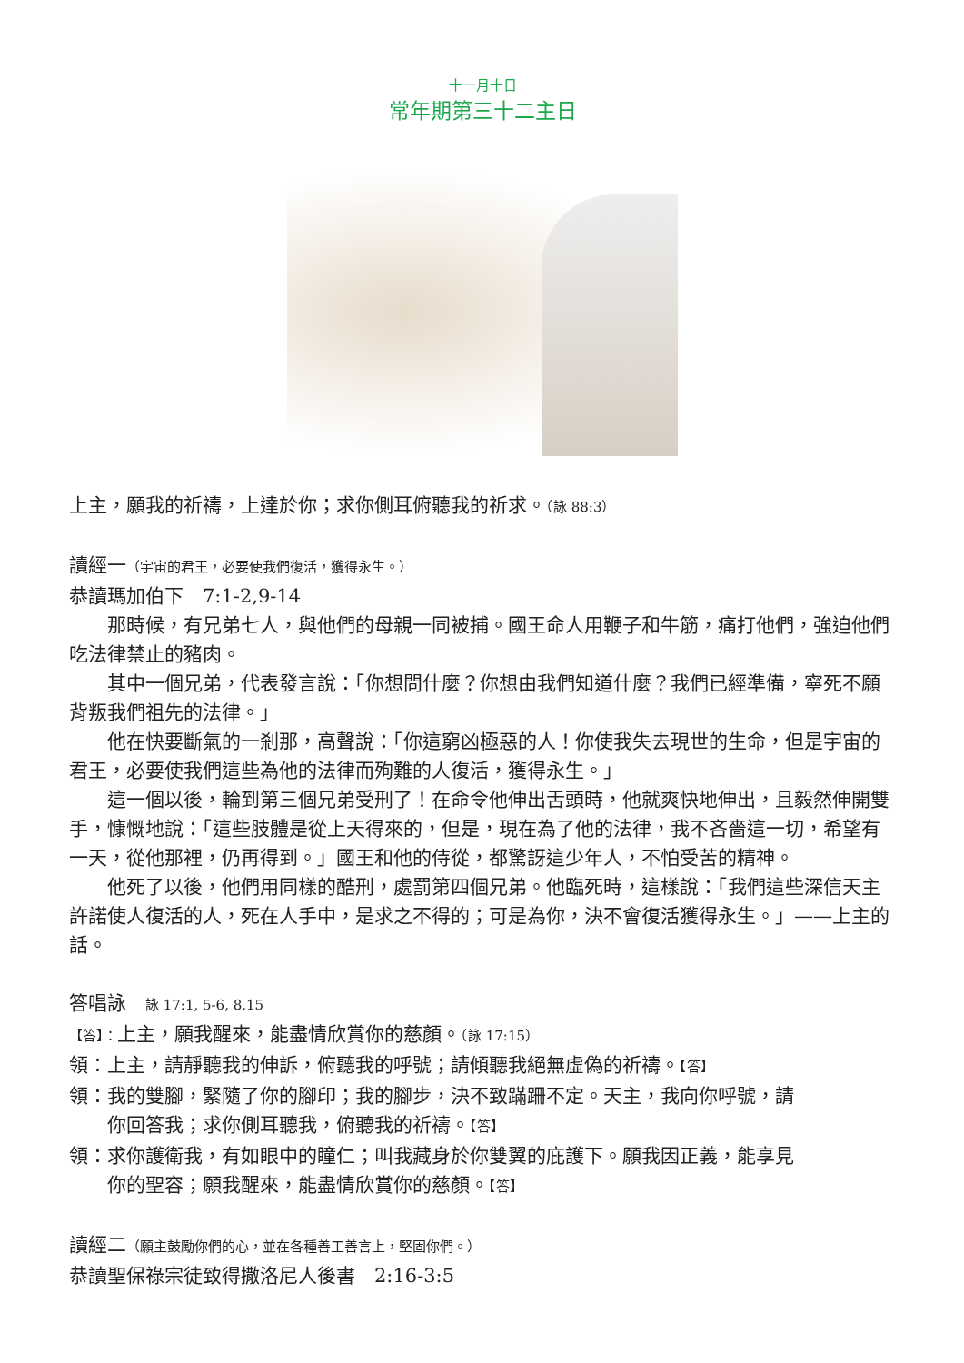十一月十日
常年期第三十二主日
上主，願我的祈禱，上達於你；求你側耳俯聽我的祈求。（詠 88:3）
讀經一（宇宙的君王，必要使我們復活，獲得永生。）
恭讀瑪加伯下　7:1-2,9-14
那時候，有兄弟七人，與他們的母親一同被捕。國王命人用鞭子和牛筋，痛打他們，強迫他們吃法律禁止的豬肉。
其中一個兄弟，代表發言說：「你想問什麼？你想由我們知道什麼？我們已經準備，寧死不願背叛我們祖先的法律。」
他在快要斷氣的一剎那，高聲說：「你這窮凶極惡的人！你使我失去現世的生命，但是宇宙的君王，必要使我們這些為他的法律而殉難的人復活，獲得永生。」
這一個以後，輪到第三個兄弟受刑了！在命令他伸出舌頭時，他就爽快地伸出，且毅然伸開雙手，慷慨地說：「這些肢體是從上天得來的，但是，現在為了他的法律，我不吝嗇這一切，希望有一天，從他那裡，仍再得到。」國王和他的侍從，都驚訝這少年人，不怕受苦的精神。
他死了以後，他們用同樣的酷刑，處罰第四個兄弟。他臨死時，這樣說：「我們這些深信天主許諾使人復活的人，死在人手中，是求之不得的；可是為你，決不會復活獲得永生。」——上主的話。
答唱詠　詠 17:1, 5-6, 8,15
【答】：上主，願我醒來，能盡情欣賞你的慈顏。（詠 17:15）
領：上主，請靜聽我的伸訴，俯聽我的呼號；請傾聽我絕無虛偽的祈禱。【答】
領：我的雙腳，緊隨了你的腳印；我的腳步，決不致蹣跚不定。天主，我向你呼號，請
  你回答我；求你側耳聽我，俯聽我的祈禱。【答】
領：求你護衛我，有如眼中的瞳仁；叫我藏身於你雙翼的庇護下。願我因正義，能享見
  你的聖容；願我醒來，能盡情欣賞你的慈顏。【答】
讀經二（願主鼓勵你們的心，並在各種善工善言上，堅固你們。）
恭讀聖保祿宗徒致得撒洛尼人後書　2:16-3:5